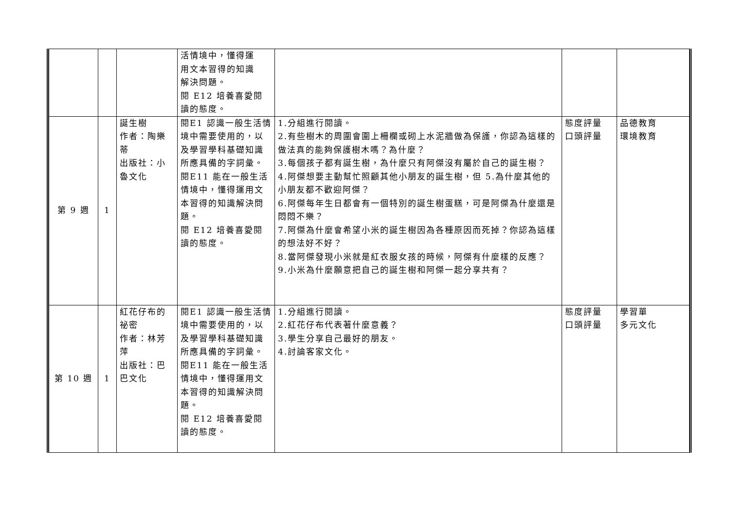| | | | 活情境中，懂得運 用文本習得的知識 解決問題。 閱 E12 培養喜愛閱 讀的態度。 | | | |
| 第 9 週 | 1 | 誕生樹 作者：陶樂 蒂 出版社：小 魯文化 | 閱E1 認識一般生活情境中需要使用的，以及學習學科基礎知識所應具備的字詞彙。 閱E11 能在一般生活情境中，懂得運用文本習得的知識解決問題。 閱 E12 培養喜愛閱讀的態度。 | 1.分組進行閱讀。 2.有些樹木的周圍會圍上柵欄或砌上水泥牆做為保護，你認為這樣的做法真的能夠保護樹木嗎？為什麼？ 3.每個孩子都有誕生樹，為什麼只有阿傑沒有屬於自己的誕生樹？ 4.阿傑想要主動幫忙照顧其他小朋友的誕生樹，但 5.為什麼其他的小朋友都不歡迎阿傑？ 6.阿傑每年生日都會有一個特別的誕生樹蛋糕，可是阿傑為什麼還是悶悶不樂？ 7.阿傑為什麼會希望小米的誕生樹因為各種原因而死掉？你認為這樣的想法好不好？ 8.當阿傑發現小米就是紅衣服女孩的時候，阿傑有什麼樣的反應？ 9.小米為什麼願意把自己的誕生樹和阿傑一起分享共有？ | 態度評量 口頭評量 | 品德教育 環境教育 |
| 第 10 週 | 1 | 紅花仔布的 祕密 作者：林芳 萍 出版社：巴 巴文化 | 閱E1 認識一般生活情境中需要使用的，以及學習學科基礎知識所應具備的字詞彙。 閱E11 能在一般生活情境中，懂得運用文本習得的知識解決問題。 閱 E12 培養喜愛閱讀的態度。 | 1.分組進行閱讀。 2.紅花仔布代表著什麼意義？ 3.學生分享自己最好的朋友。 4.討論客家文化。 | 態度評量 口頭評量 | 學習單 多元文化 |